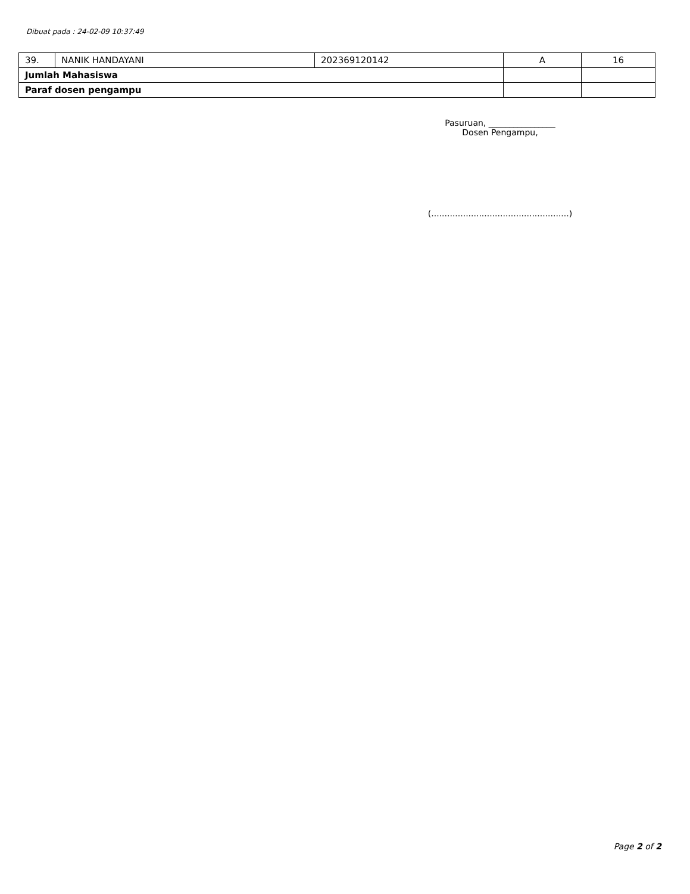Dibuat pada : 24-02-09 10:37:49
| 39. | NANIK HANDAYANI | 202369120142 | A | 16 |
| Jumlah Mahasiswa | | | | |
| Paraf dosen pengampu | | | | |
Pasuruan, ________________
Dosen Pengampu,
(....................................................)
Page 2 of 2